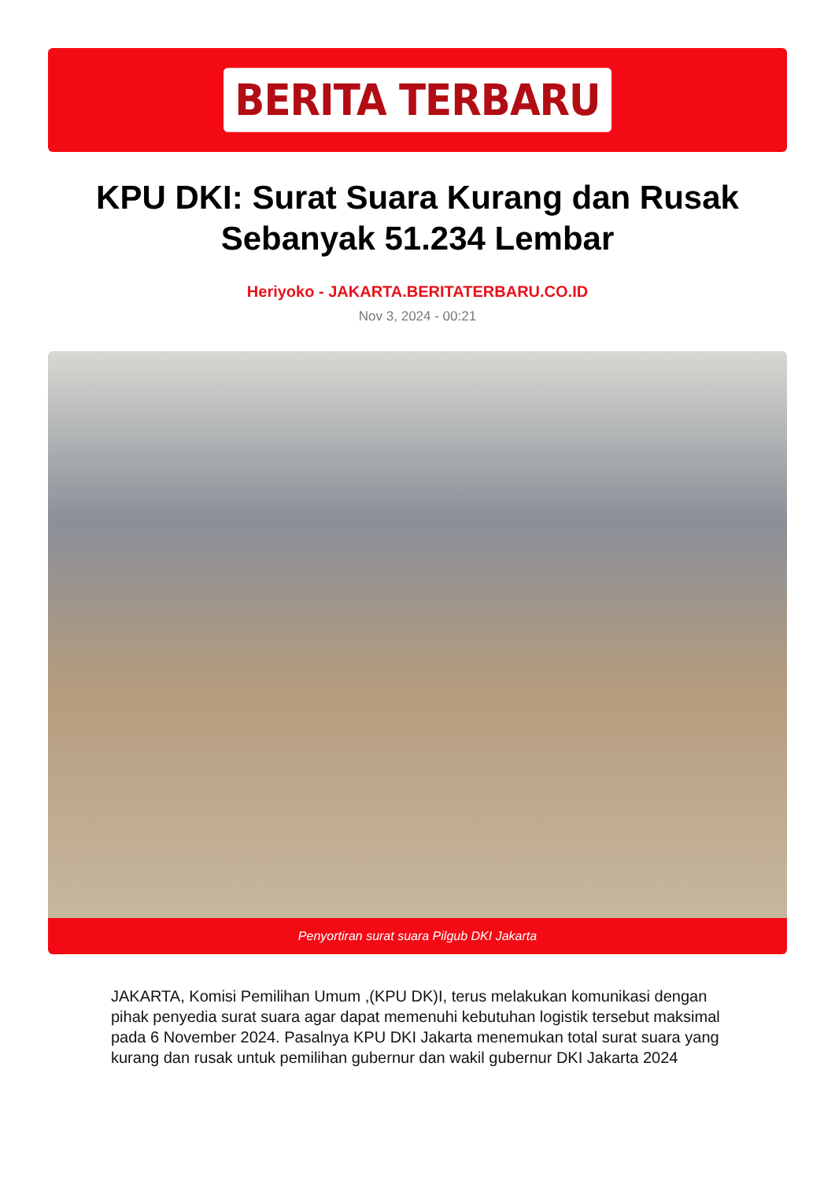BERITA TERBARU
KPU DKI: Surat Suara Kurang dan Rusak Sebanyak 51.234 Lembar
Heriyoko - JAKARTA.BERITATERBARU.CO.ID
Nov 3, 2024 - 00:21
Penyortiran surat suara Pilgub DKI Jakarta
JAKARTA, Komisi Pemilihan Umum ,(KPU DK)I, terus melakukan komunikasi dengan pihak penyedia surat suara agar dapat memenuhi kebutuhan logistik tersebut maksimal pada 6 November 2024. Pasalnya KPU DKI Jakarta menemukan total surat suara yang kurang dan rusak untuk pemilihan gubernur dan wakil gubernur DKI Jakarta 2024